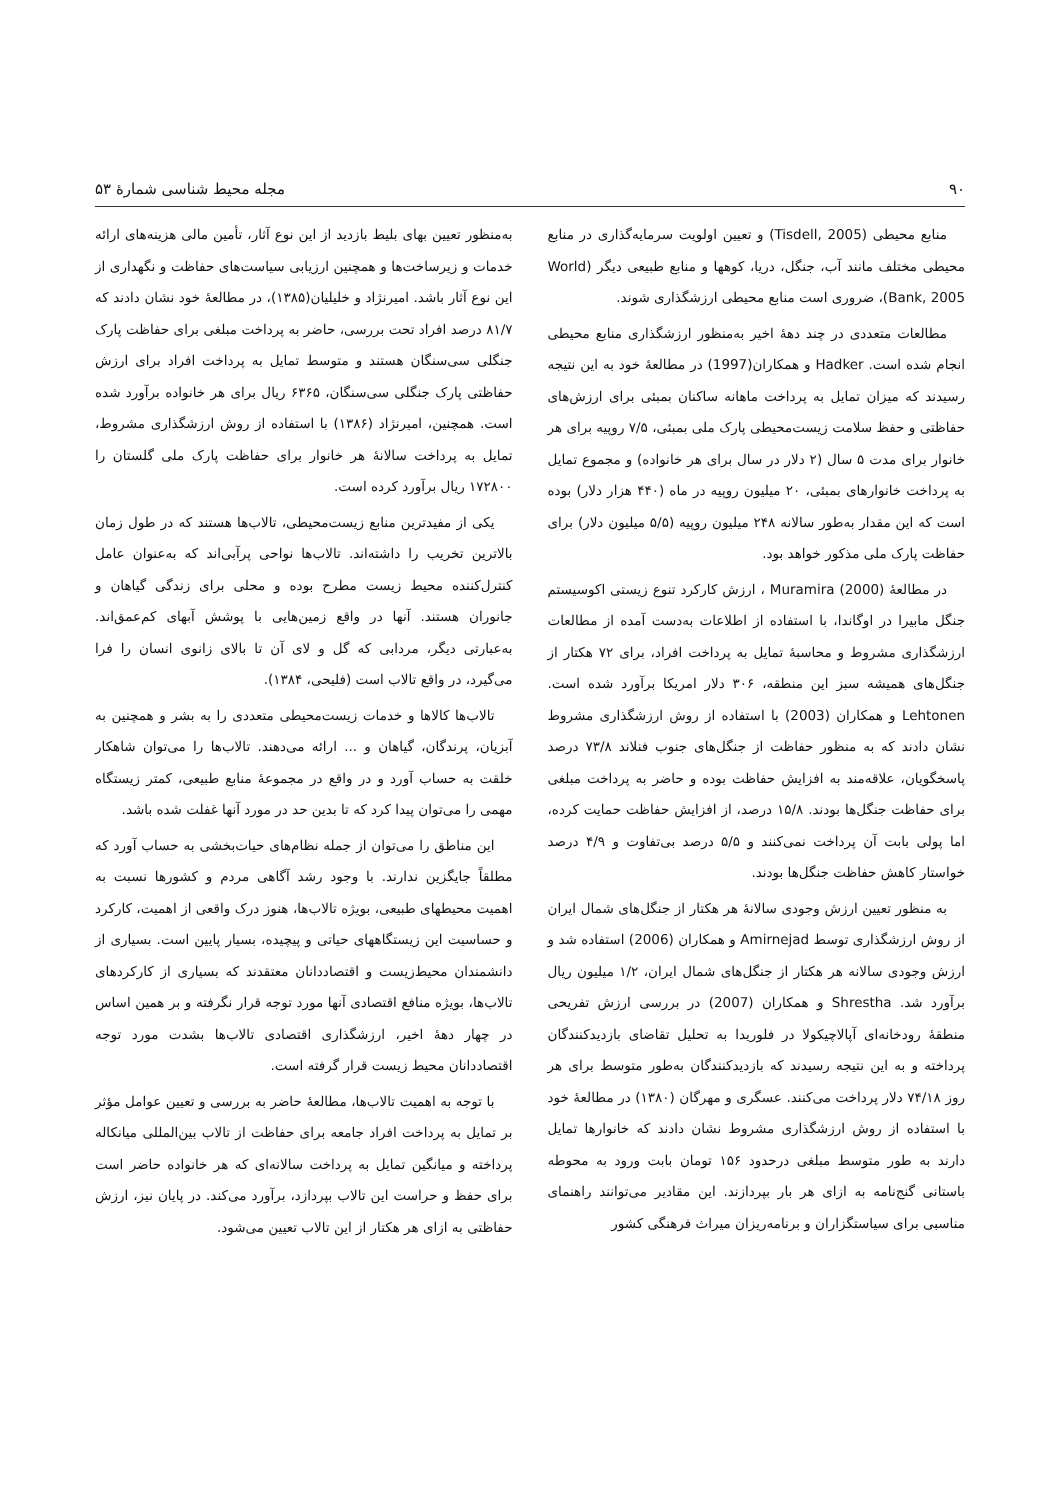۹۰ مجله محیط شناسی شمارهٔ ۵۳
منابع محیطی (Tisdell, 2005) و تعیین اولویت سرمایه‌گذاری در منابع محیطی مختلف مانند آب، جنگل، دریا، کوهها و منابع طبیعی دیگر (World Bank, 2005)، ضروری است منابع محیطی ارزشگذاری شوند.
مطالعات متعددی در چند دههٔ اخیر به‌منظور ارزشگذاری منابع محیطی انجام شده است. Hadker و همکاران(1997) در مطالعهٔ خود به این نتیجه رسیدند که میزان تمایل به پرداخت ماهانه ساکنان بمبئی برای ارزش‌های حفاظتی و حفظ سلامت زیست‌محیطی پارک ملی بمبئی، ۷/۵ روپیه برای هر خانوار برای مدت ۵ سال (۲ دلار در سال برای هر خانواده) و مجموع تمایل به پرداخت خانوارهای بمبئی، ۲۰ میلیون روپیه در ماه (۴۴۰ هزار دلار) بوده است که این مقدار به‌طور سالانه ۲۴۸ میلیون روپیه (۵/۵ میلیون دلار) برای حفاظت پارک ملی مذکور خواهد بود.
در مطالعهٔ Muramira (2000) ، ارزش کارکرد تنوع زیستی اکوسیستم جنگل مابیرا در اوگاندا، با استفاده از اطلاعات به‌دست آمده از مطالعات ارزشگذاری مشروط و محاسبهٔ تمایل به پرداخت افراد، برای ۷۲ هکتار از جنگل‌های همیشه سبز این منطقه، ۳۰۶ دلار امریکا برآورد شده است. Lehtonen و همکاران (2003) با استفاده از روش ارزشگذاری مشروط نشان دادند که به منظور حفاظت از جنگل‌های جنوب فنلاند ۷۳/۸ درصد پاسخگویان، علاقه‌مند به افزایش حفاظت بوده و حاضر به پرداخت مبلغی برای حفاظت جنگل‌ها بودند. ۱۵/۸ درصد، از افزایش حفاظت حمایت کرده، اما پولی بابت آن پرداخت نمی‌کنند و ۵/۵ درصد بی‌تفاوت و ۴/۹ درصد خواستار کاهش حفاظت جنگل‌ها بودند.
به منظور تعیین ارزش وجودی سالانهٔ هر هکتار از جنگل‌های شمال ایران از روش ارزشگذاری توسط Amirnejad و همکاران (2006) استفاده شد و ارزش وجودی سالانه هر هکتار از جنگل‌های شمال ایران، ۱/۲ میلیون ریال برآورد شد. Shrestha و همکاران (2007) در بررسی ارزش تفریحی منطقهٔ رودخانه‌ای آپالاچیکولا در فلوریدا به تحلیل تقاضای بازدیدکنندگان پرداخته و به این نتیجه رسیدند که بازدیدکنندگان به‌طور متوسط برای هر روز ۷۴/۱۸ دلار پرداخت می‌کنند. عسگری و مهرگان (۱۳۸۰) در مطالعهٔ خود با استفاده از روش ارزشگذاری مشروط نشان دادند که خانوارها تمایل دارند به طور متوسط مبلغی درحدود ۱۵۶ تومان بابت ورود به محوطه باستانی گنج‌نامه به ازای هر بار بپردازند. این مقادیر می‌توانند راهنمای مناسبی برای سیاستگزاران و برنامه‌ریزان میراث فرهنگی کشور
به‌منظور تعیین بهای بلیط بازدید از این نوع آثار، تأمین مالی هزینه‌های ارائه خدمات و زیرساخت‌ها و همچنین ارزیابی سیاست‌های حفاظت و نگهداری از این نوع آثار باشد. امیرنژاد و خلیلیان(۱۳۸۵)، در مطالعهٔ خود نشان دادند که ۸۱/۷ درصد افراد تحت بررسی، حاضر به پرداخت مبلغی برای حفاظت پارک جنگلی سی‌سنگان هستند و متوسط تمایل به پرداخت افراد برای ارزش حفاظتی پارک جنگلی سی‌سنگان، ۶۳۶۵ ریال برای هر خانواده برآورد شده است. همچنین، امیرنژاد (۱۳۸۶) با استفاده از روش ارزشگذاری مشروط، تمایل به پرداخت سالانهٔ هر خانوار برای حفاظت پارک ملی گلستان را ۱۷۲۸۰۰ ریال برآورد کرده است.
یکی از مفیدترین منابع زیست‌محیطی، تالاب‌ها هستند که در طول زمان بالاترین تخریب را داشته‌اند. تالاب‌ها نواحی پرآبی‌اند که به‌عنوان عامل کنترل‌کننده محیط زیست مطرح بوده و محلی برای زندگی گیاهان و جانوران هستند. آنها در واقع زمین‌هایی با پوشش آبهای کم‌عمق‌اند. به‌عبارتی دیگر، مردابی که گل و لای آن تا بالای زانوی انسان را فرا می‌گیرد، در واقع تالاب است (فلیحی، ۱۳۸۴).
تالاب‌ها کالاها و خدمات زیست‌محیطی متعددی را به بشر و همچنین به آبزیان، پرندگان، گیاهان و ... ارائه می‌دهند. تالاب‌ها را می‌توان شاهکار خلقت به حساب آورد و در واقع در مجموعهٔ منابع طبیعی، کمتر زیستگاه مهمی را می‌توان پیدا کرد که تا بدین حد در مورد آنها غفلت شده باشد.
این مناطق را می‌توان از جمله نظام‌های حیات‌بخشی به حساب آورد که مطلقاً جایگزین ندارند. با وجود رشد آگاهی مردم و کشورها نسبت به اهمیت محیطهای طبیعی، بویژه تالاب‌ها، هنوز درک واقعی از اهمیت، کارکرد و حساسیت این زیستگاههای حیاتی و پیچیده، بسیار پایین است. بسیاری از دانشمندان محیط‌زیست و اقتصاددانان معتقدند که بسیاری از کارکردهای تالاب‌ها، بویژه منافع اقتصادی آنها مورد توجه قرار نگرفته و بر همین اساس در چهار دههٔ اخیر، ارزشگذاری اقتصادی تالاب‌ها بشدت مورد توجه اقتصاددانان محیط زیست قرار گرفته است.
با توجه به اهمیت تالاب‌ها، مطالعهٔ حاضر به بررسی و تعیین عوامل مؤثر بر تمایل به پرداخت افراد جامعه برای حفاظت از تالاب بین‌المللی میانکاله پرداخته و میانگین تمایل به پرداخت سالانه‌ای که هر خانواده حاضر است برای حفظ و حراست این تالاب بپردازد، برآورد می‌کند. در پایان نیز، ارزش حفاظتی به ازای هر هکتار از این تالاب تعیین می‌شود.